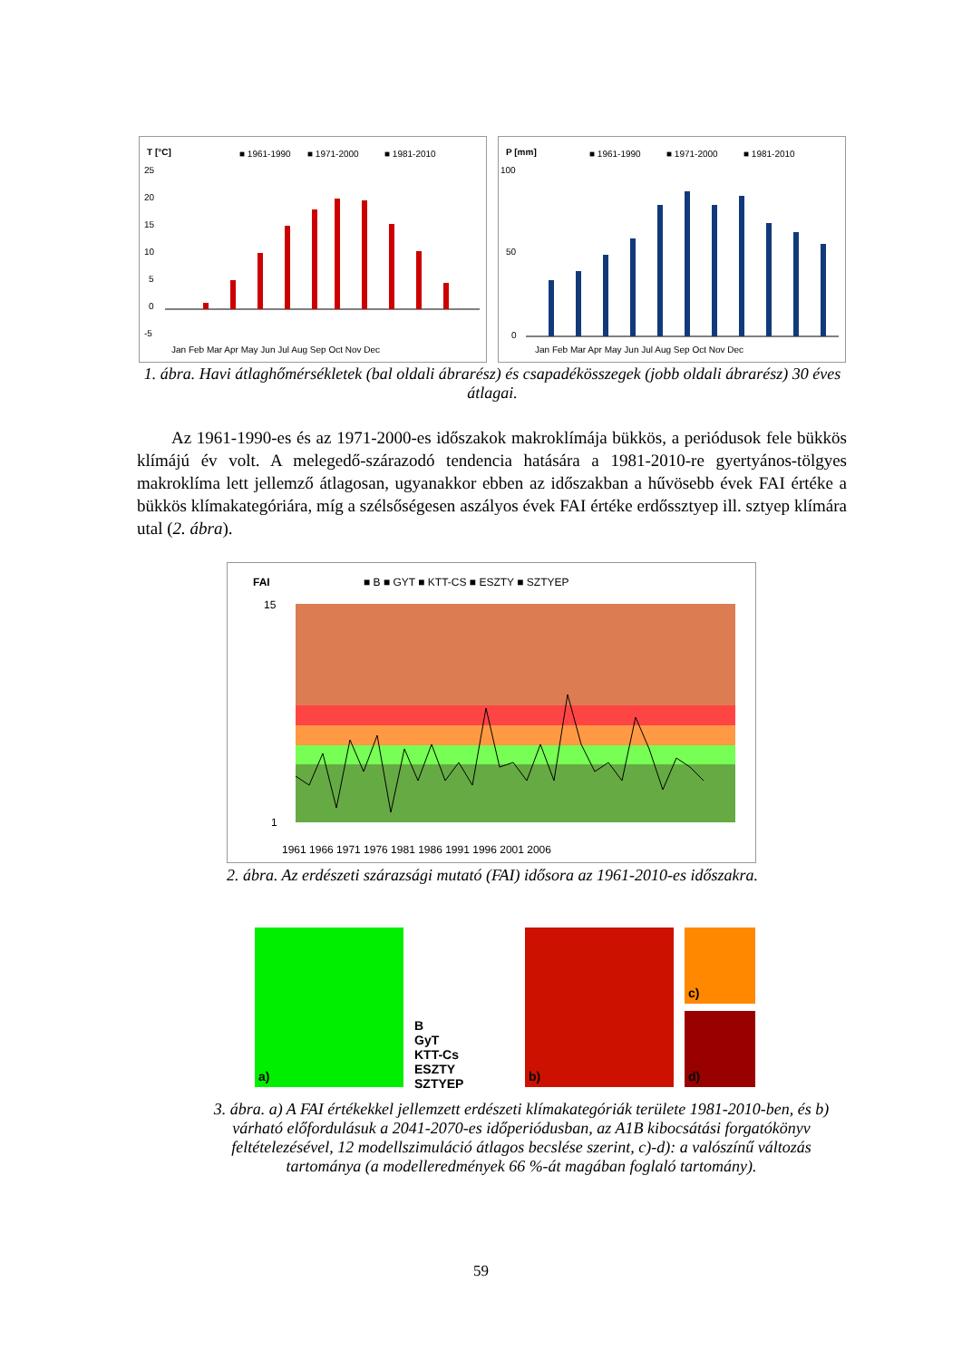T [°C]
■ 1961-1990
■ 1971-2000
■ 1981-2010
25
20
15
10
5
0
-5
Jan Feb Mar Apr May Jun Jul Aug Sep Oct Nov Dec
P [mm]
■ 1961-1990
■ 1971-2000
■ 1981-2010
100
50
0
Jan Feb Mar Apr May Jun Jul Aug Sep Oct Nov Dec
1. ábra. Havi átlaghőmérsékletek (bal oldali ábrarész) és csapadékösszegek (jobb oldali ábrarész) 30 éves átlagai.
Az 1961-1990-es és az 1971-2000-es időszakok makroklímája bükkös, a periódusok fele bükkös klímájú év volt. A melegedő-szárazodó tendencia hatására a 1981-2010-re gyertyános-tölgyes makroklíma lett jellemző átlagosan, ugyanakkor ebben az időszakban a hűvösebb évek FAI értéke a bükkös klímakategóriára, míg a szélsőségesen aszályos évek FAI értéke erdőssztyep ill. sztyep klímára utal (2. ábra).
FAI
■ B ■ GYT ■ KTT-CS ■ ESZTY ■ SZTYEP
15
1
1961 1966 1971 1976 1981 1986 1991 1996 2001 2006
2. ábra. Az erdészeti szárazsági mutató (FAI) idősora az 1961-2010-es időszakra.
a)
B
GyT
KTT-Cs
ESZTY
SZTYEP
b)
c)
d)
3. ábra. a) A FAI értékekkel jellemzett erdészeti klímakategóriák területe 1981-2010-ben, és b) várható előfordulásuk a 2041-2070-es időperiódusban, az A1B kibocsátási forgatókönyv feltételezésével, 12 modellszimuláció átlagos becslése szerint, c)-d): a valószínű változás tartománya (a modelleredmények 66 %-át magában foglaló tartomány).
59